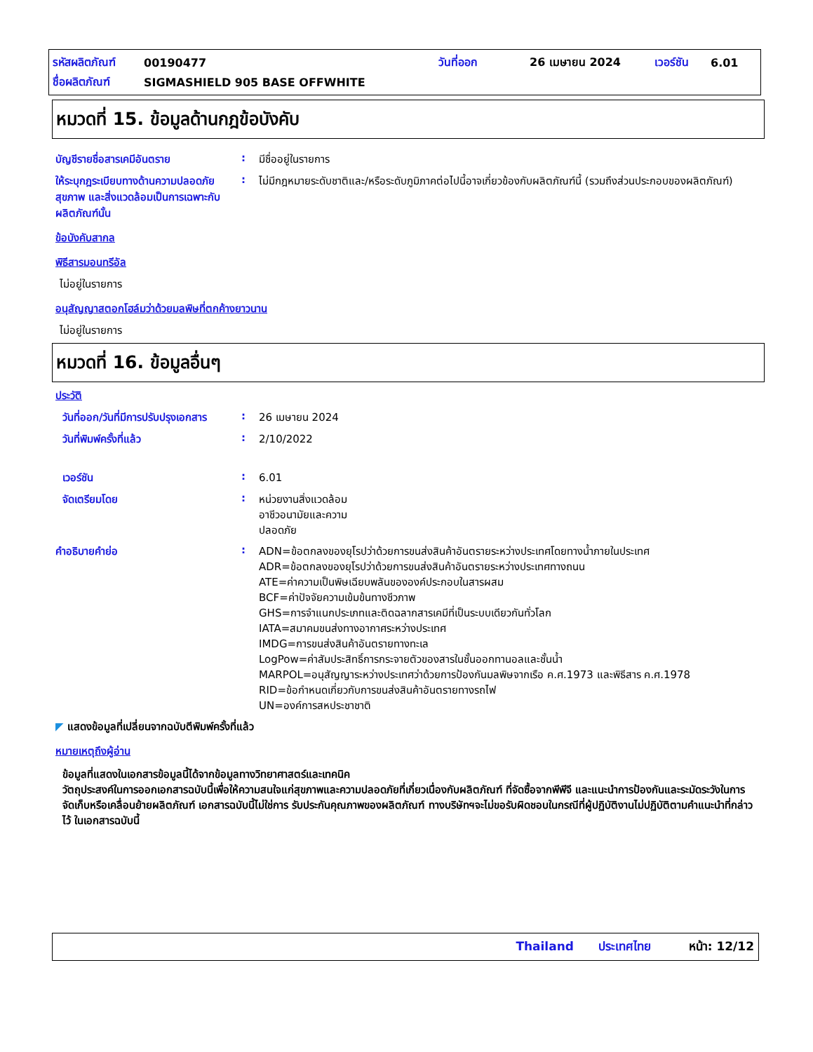รหัสผลิตภัณฑ์ 00190477 วันที่ออก 26 เมษายน 2024 เวอร์ชัน 6.01
ชื่อผลิตภัณฑ์ SIGMASHIELD 905 BASE OFFWHITE
หมวดที่ 15. ข้อมูลด้านกฎข้อบังคับ
บัญชีรายชื่อสารเคมีอันตราย :
มีชื่ออยู่ในรายการ
ให้ระบุกฎระเบียบทางด้านความปลอดภัย สุขภาพ และสิ่งแวดล้อมเป็นการเฉพาะกับผลิตภัณฑ์นั้น
:
ไม่มีกฎหมายระดับชาติและ/หรือระดับภูมิภาคต่อไปนี้อาจเกี่ยวข้องกับผลิตภัณฑ์นี้ (รวมถึงส่วนประกอบของผลิตภัณฑ์)
ข้อบังคับสากล
พิธีสารมอนทรีอัล
ไม่อยู่ในรายการ
อนุสัญญาสตอกโฮล์มว่าด้วยมลพิษที่ตกค้างยาวนาน
ไม่อยู่ในรายการ
หมวดที่ 16. ข้อมูลอื่นๆ
ประวัติ
วันที่ออก/วันที่มีการปรับปรุงเอกสาร
:
26 เมษายน 2024
วันที่พิมพ์ครั้งที่แล้ว :
2/10/2022
เวอร์ชัน :
6.01
จัดเตรียมโดย :
หน่วยงานสิ่งแวดล้อม
อาชีวอนามัยและความ
ปลอดภัย
คำอธิบายคำย่อ :
ADN=ข้อตกลงของยุโรปว่าด้วยการขนส่งสินค้าอันตรายระหว่างประเทศโดยทางน้ำภายในประเทศ
ADR=ข้อตกลงของยุโรปว่าด้วยการขนส่งสินค้าอันตรายระหว่างประเทศทางถนน
ATE=ค่าความเป็นพิษเฉียบพลันขององค์ประกอบในสารผสม
BCF=ค่าปัจจัยความเข้มข้นทางชีวภาพ
GHS=การจำแนกประเภทและติดฉลากสารเคมีที่เป็นระบบเดียวกันทั่วโลก
IATA=สมาคมขนส่งทางอากาศระหว่างประเทศ
IMDG=การขนส่งสินค้าอันตรายทางทะเล
LogPow=ค่าสัมประสิทธิ์การกระจายตัวของสารในชั้นออกทานอลและชั้นน้ำ
MARPOL=อนุสัญญาระหว่างประเทศว่าด้วยการป้องกันมลพิษจากเรือ ค.ศ.1973 และพิธีสาร ค.ศ.1978
RID=ข้อกำหนดเกี่ยวกับการขนส่งสินค้าอันตรายทางรถไฟ
UN=องค์การสหประชาชาติ
◤ แสดงข้อมูลที่เปลี่ยนจากฉบับตีพิมพ์ครั้งที่แล้ว
หมายเหตุถึงผู้อ่าน
ข้อมูลที่แสดงในเอกสารข้อมูลนี้ได้จากข้อมูลทางวิทยาศาสตร์และเทคนิค
วัตถุประสงค์ในการออกเอกสารฉบับนี้เพื่อให้ความสนใจแก่สุขภาพและความปลอดภัยที่เกี่ยวเนื่องกับผลิตภัณฑ์ ที่จัดซื้อจากพีพีจี และแนะนำการป้องกันและระมัดระวังในการจัดเก็บหรือเคลื่อนย้ายผลิตภัณฑ์ เอกสารฉบับนี้ไม่ใช่การ รับประกันคุณภาพของผลิตภัณฑ์ ทางบริษัทฯจะไม่ขอรับผิดชอบในกรณีที่ผู้ปฏิบัติงานไม่ปฏิบัติตามคำแนะนำที่กล่าวไว้ ในเอกสารฉบับนี้
Thailand ประเทศไทย หน้า: 12/12